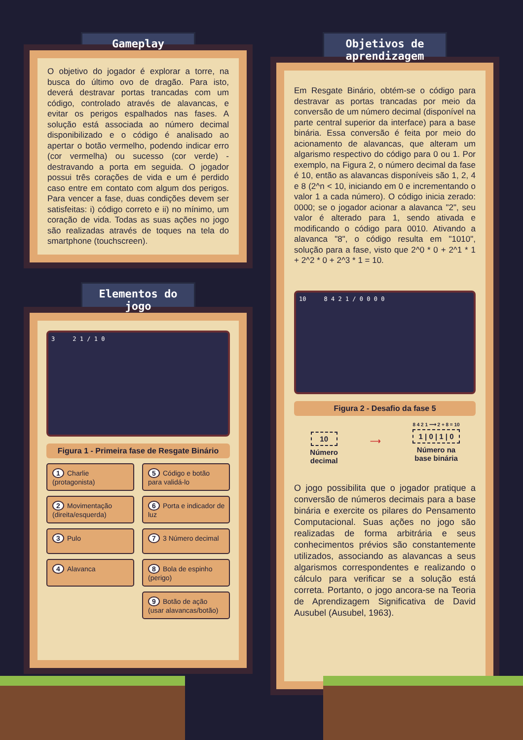Gameplay
O objetivo do jogador é explorar a torre, na busca do último ovo de dragão. Para isto, deverá destravar portas trancadas com um código, controlado através de alavancas, e evitar os perigos espalhados nas fases. A solução está associada ao número decimal disponibilizado e o código é analisado ao apertar o botão vermelho, podendo indicar erro (cor vermelha) ou sucesso (cor verde) - destravando a porta em seguida. O jogador possui três corações de vida e um é perdido caso entre em contato com algum dos perigos. Para vencer a fase, duas condições devem ser satisfeitas: i) código correto e ii) no mínimo, um coração de vida. Todas as suas ações no jogo são realizadas através de toques na tela do smartphone (touchscreen).
Elementos do jogo
3 2 1 / 1 0
Figura 1 - Primeira fase de Resgate Binário
1 Charlie (protagonista)
5 Código e botão para validá-lo
2 Movimentação (direita/esquerda)
6 Porta e indicador de luz
3 Pulo
7 3 Número decimal
4 Alavanca
8 Bola de espinho (perigo)
9 Botão de ação (usar alavancas/botão)
Objetivos de aprendizagem
Em Resgate Binário, obtém-se o código para destravar as portas trancadas por meio da conversão de um número decimal (disponível na parte central superior da interface) para a base binária. Essa conversão é feita por meio do acionamento de alavancas, que alteram um algarismo respectivo do código para 0 ou 1. Por exemplo, na Figura 2, o número decimal da fase é 10, então as alavancas disponíveis são 1, 2, 4 e 8 (2^n < 10, iniciando em 0 e incrementando o valor 1 a cada número). O código inicia zerado: 0000; se o jogador acionar a alavanca "2", seu valor é alterado para 1, sendo ativada e modificando o código para 0010. Ativando a alavanca "8", o código resulta em "1010", solução para a fase, visto que 2^0 * 0 + 2^1 * 1 + 2^2 * 0 + 2^3 * 1 = 10.
10 8 4 2 1 / 0 0 0 0
Figura 2 - Desafio da fase 5
10
Número
decimal
⟶
8 4 2 1 ⟶ 2 + 8 = 10
1 | 0 | 1 | 0
Número na
base binária
O jogo possibilita que o jogador pratique a conversão de números decimais para a base binária e exercite os pilares do Pensamento Computacional. Suas ações no jogo são realizadas de forma arbitrária e seus conhecimentos prévios são constantemente utilizados, associando as alavancas a seus algarismos correspondentes e realizando o cálculo para verificar se a solução está correta. Portanto, o jogo ancora-se na Teoria de Aprendizagem Significativa de David Ausubel (Ausubel, 1963).